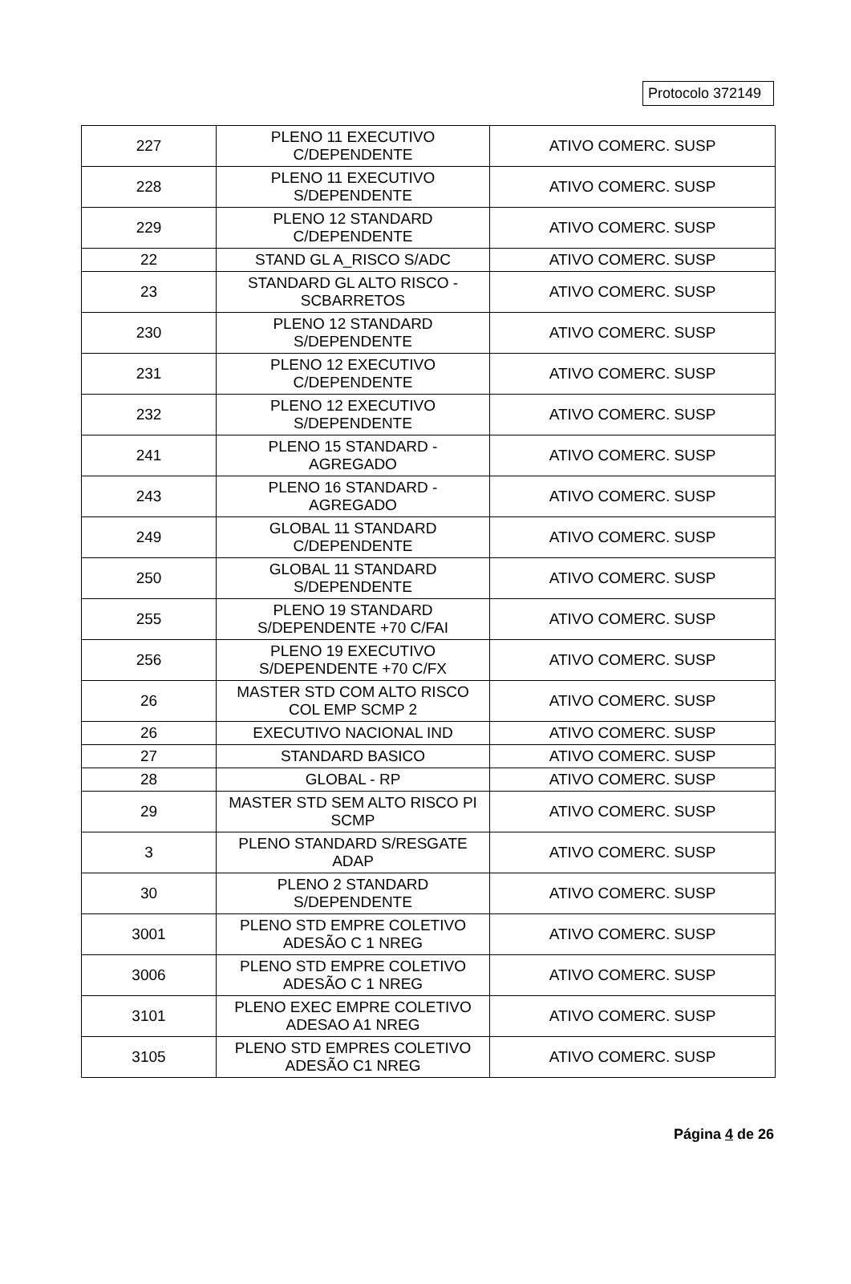Protocolo 372149
| 227 | PLENO 11 EXECUTIVO C/DEPENDENTE | ATIVO COMERC. SUSP |
| 228 | PLENO 11 EXECUTIVO S/DEPENDENTE | ATIVO COMERC. SUSP |
| 229 | PLENO 12 STANDARD C/DEPENDENTE | ATIVO COMERC. SUSP |
| 22 | STAND GL A_RISCO S/ADC | ATIVO COMERC. SUSP |
| 23 | STANDARD GL ALTO RISCO - SCBARRETOS | ATIVO COMERC. SUSP |
| 230 | PLENO 12 STANDARD S/DEPENDENTE | ATIVO COMERC. SUSP |
| 231 | PLENO 12 EXECUTIVO C/DEPENDENTE | ATIVO COMERC. SUSP |
| 232 | PLENO 12 EXECUTIVO S/DEPENDENTE | ATIVO COMERC. SUSP |
| 241 | PLENO 15 STANDARD - AGREGADO | ATIVO COMERC. SUSP |
| 243 | PLENO 16 STANDARD - AGREGADO | ATIVO COMERC. SUSP |
| 249 | GLOBAL 11 STANDARD C/DEPENDENTE | ATIVO COMERC. SUSP |
| 250 | GLOBAL 11 STANDARD S/DEPENDENTE | ATIVO COMERC. SUSP |
| 255 | PLENO 19 STANDARD S/DEPENDENTE +70 C/FAI | ATIVO COMERC. SUSP |
| 256 | PLENO 19 EXECUTIVO S/DEPENDENTE +70 C/FX | ATIVO COMERC. SUSP |
| 26 | MASTER STD COM ALTO RISCO COL EMP SCMP 2 | ATIVO COMERC. SUSP |
| 26 | EXECUTIVO NACIONAL IND | ATIVO COMERC. SUSP |
| 27 | STANDARD BASICO | ATIVO COMERC. SUSP |
| 28 | GLOBAL - RP | ATIVO COMERC. SUSP |
| 29 | MASTER STD SEM ALTO RISCO PI SCMP | ATIVO COMERC. SUSP |
| 3 | PLENO STANDARD S/RESGATE ADAP | ATIVO COMERC. SUSP |
| 30 | PLENO 2 STANDARD S/DEPENDENTE | ATIVO COMERC. SUSP |
| 3001 | PLENO STD EMPRE COLETIVO ADESÃO C 1 NREG | ATIVO COMERC. SUSP |
| 3006 | PLENO STD EMPRE COLETIVO ADESÃO C 1 NREG | ATIVO COMERC. SUSP |
| 3101 | PLENO EXEC EMPRE COLETIVO ADESAO A1 NREG | ATIVO COMERC. SUSP |
| 3105 | PLENO STD EMPRES COLETIVO ADESÃO C1 NREG | ATIVO COMERC. SUSP |
Página 4 de 26